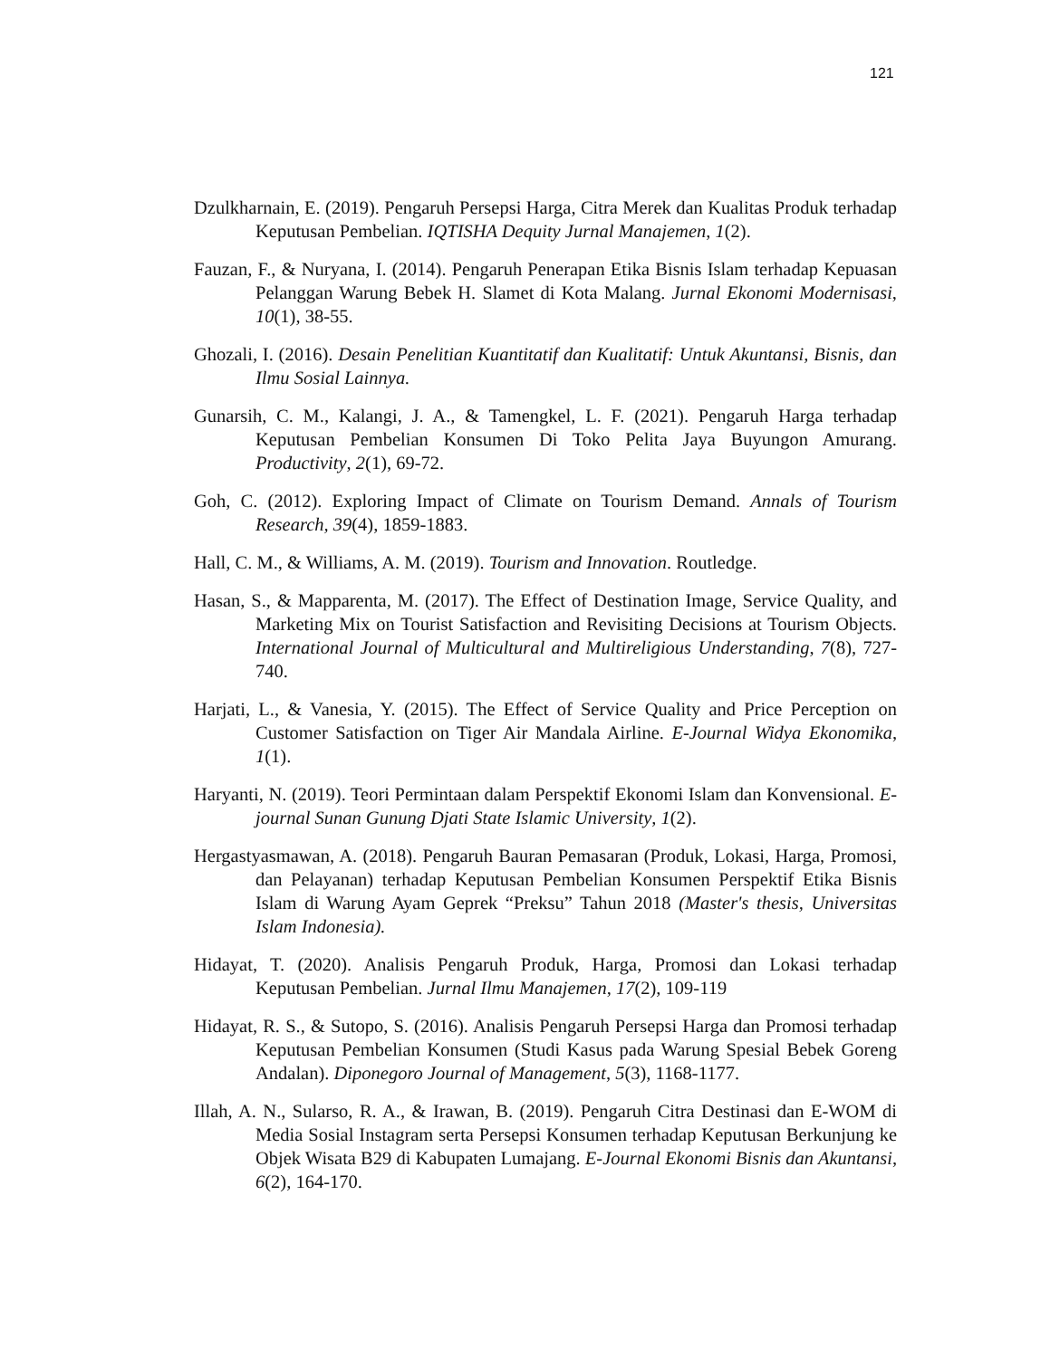121
Dzulkharnain, E. (2019). Pengaruh Persepsi Harga, Citra Merek dan Kualitas Produk terhadap Keputusan Pembelian. IQTISHA Dequity Jurnal Manajemen, 1(2).
Fauzan, F., & Nuryana, I. (2014). Pengaruh Penerapan Etika Bisnis Islam terhadap Kepuasan Pelanggan Warung Bebek H. Slamet di Kota Malang. Jurnal Ekonomi Modernisasi, 10(1), 38-55.
Ghozali, I. (2016). Desain Penelitian Kuantitatif dan Kualitatif: Untuk Akuntansi, Bisnis, dan Ilmu Sosial Lainnya.
Gunarsih, C. M., Kalangi, J. A., & Tamengkel, L. F. (2021). Pengaruh Harga terhadap Keputusan Pembelian Konsumen Di Toko Pelita Jaya Buyungon Amurang. Productivity, 2(1), 69-72.
Goh, C. (2012). Exploring Impact of Climate on Tourism Demand. Annals of Tourism Research, 39(4), 1859-1883.
Hall, C. M., & Williams, A. M. (2019). Tourism and Innovation. Routledge.
Hasan, S., & Mapparenta, M. (2017). The Effect of Destination Image, Service Quality, and Marketing Mix on Tourist Satisfaction and Revisiting Decisions at Tourism Objects. International Journal of Multicultural and Multireligious Understanding, 7(8), 727-740.
Harjati, L., & Vanesia, Y. (2015). The Effect of Service Quality and Price Perception on Customer Satisfaction on Tiger Air Mandala Airline. E-Journal Widya Ekonomika, 1(1).
Haryanti, N. (2019). Teori Permintaan dalam Perspektif Ekonomi Islam dan Konvensional. E-journal Sunan Gunung Djati State Islamic University, 1(2).
Hergastyasmawan, A. (2018). Pengaruh Bauran Pemasaran (Produk, Lokasi, Harga, Promosi, dan Pelayanan) terhadap Keputusan Pembelian Konsumen Perspektif Etika Bisnis Islam di Warung Ayam Geprek “Preksu” Tahun 2018 (Master's thesis, Universitas Islam Indonesia).
Hidayat, T. (2020). Analisis Pengaruh Produk, Harga, Promosi dan Lokasi terhadap Keputusan Pembelian. Jurnal Ilmu Manajemen, 17(2), 109-119
Hidayat, R. S., & Sutopo, S. (2016). Analisis Pengaruh Persepsi Harga dan Promosi terhadap Keputusan Pembelian Konsumen (Studi Kasus pada Warung Spesial Bebek Goreng Andalan). Diponegoro Journal of Management, 5(3), 1168-1177.
Illah, A. N., Sularso, R. A., & Irawan, B. (2019). Pengaruh Citra Destinasi dan E-WOM di Media Sosial Instagram serta Persepsi Konsumen terhadap Keputusan Berkunjung ke Objek Wisata B29 di Kabupaten Lumajang. E-Journal Ekonomi Bisnis dan Akuntansi, 6(2), 164-170.